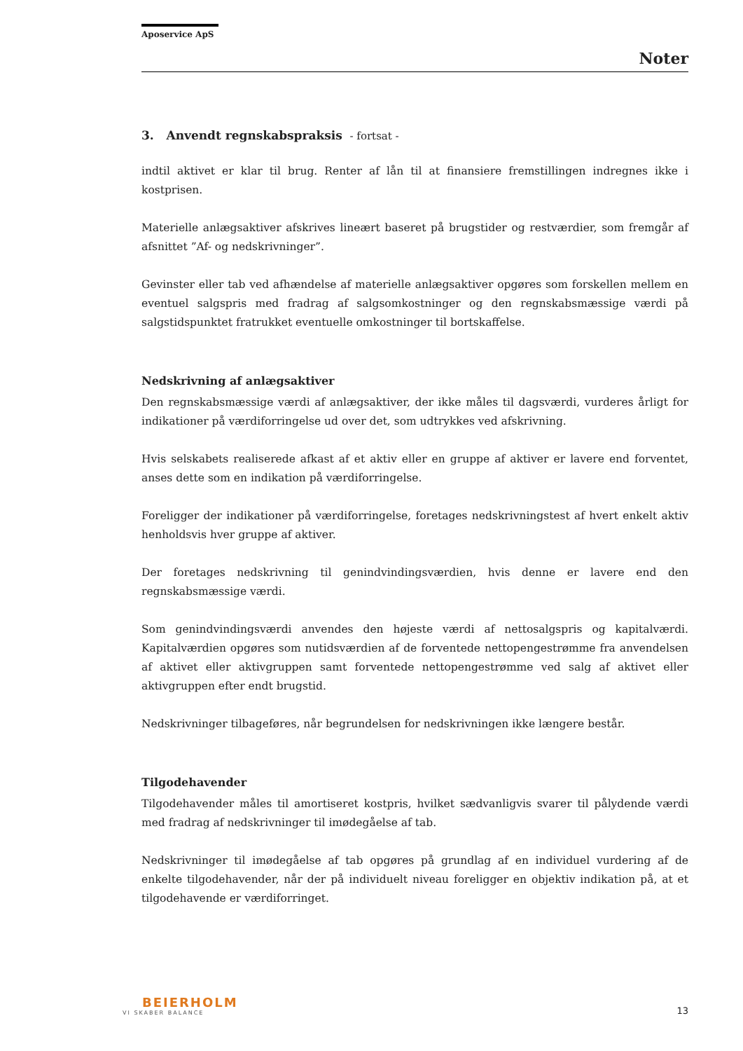Aposervice ApS
Noter
3. Anvendt regnskabspraksis - fortsat -
indtil aktivet er klar til brug. Renter af lån til at finansiere fremstillingen indregnes ikke i kostprisen.
Materielle anlægsaktiver afskrives lineært baseret på brugstider og restværdier, som fremgår af afsnittet ”Af- og nedskrivninger”.
Gevinster eller tab ved afhændelse af materielle anlægsaktiver opgøres som forskellen mellem en eventuel salgspris med fradrag af salgsomkostninger og den regnskabsmæssige værdi på salgstidspunktet fratrukket eventuelle omkostninger til bortskaffelse.
Nedskrivning af anlægsaktiver
Den regnskabsmæssige værdi af anlægsaktiver, der ikke måles til dagsværdi, vurderes årligt for indikationer på værdiforringelse ud over det, som udtrykkes ved afskrivning.
Hvis selskabets realiserede afkast af et aktiv eller en gruppe af aktiver er lavere end forventet, anses dette som en indikation på værdiforringelse.
Foreligger der indikationer på værdiforringelse, foretages nedskrivningstest af hvert enkelt aktiv henholdsvis hver gruppe af aktiver.
Der foretages nedskrivning til genindvindingsværdien, hvis denne er lavere end den regnskabsmæssige værdi.
Som genindvindingsværdi anvendes den højeste værdi af nettosalgspris og kapitalværdi. Kapitalværdien opgøres som nutidsværdien af de forventede nettopengestrømme fra anvendelsen af aktivet eller aktivgruppen samt forventede nettopengestrømme ved salg af aktivet eller aktivgruppen efter endt brugstid.
Nedskrivninger tilbageføres, når begrundelsen for nedskrivningen ikke længere består.
Tilgodehavender
Tilgodehavender måles til amortiseret kostpris, hvilket sædvanligvis svarer til pålydende værdi med fradrag af nedskrivninger til imødegåelse af tab.
Nedskrivninger til imødegåelse af tab opgøres på grundlag af en individuel vurdering af de enkelte tilgodehavender, når der på individuelt niveau foreligger en objektiv indikation på, at et tilgodehavende er værdiforringet.
BEIERHOLM
VI SKABER BALANCE
13